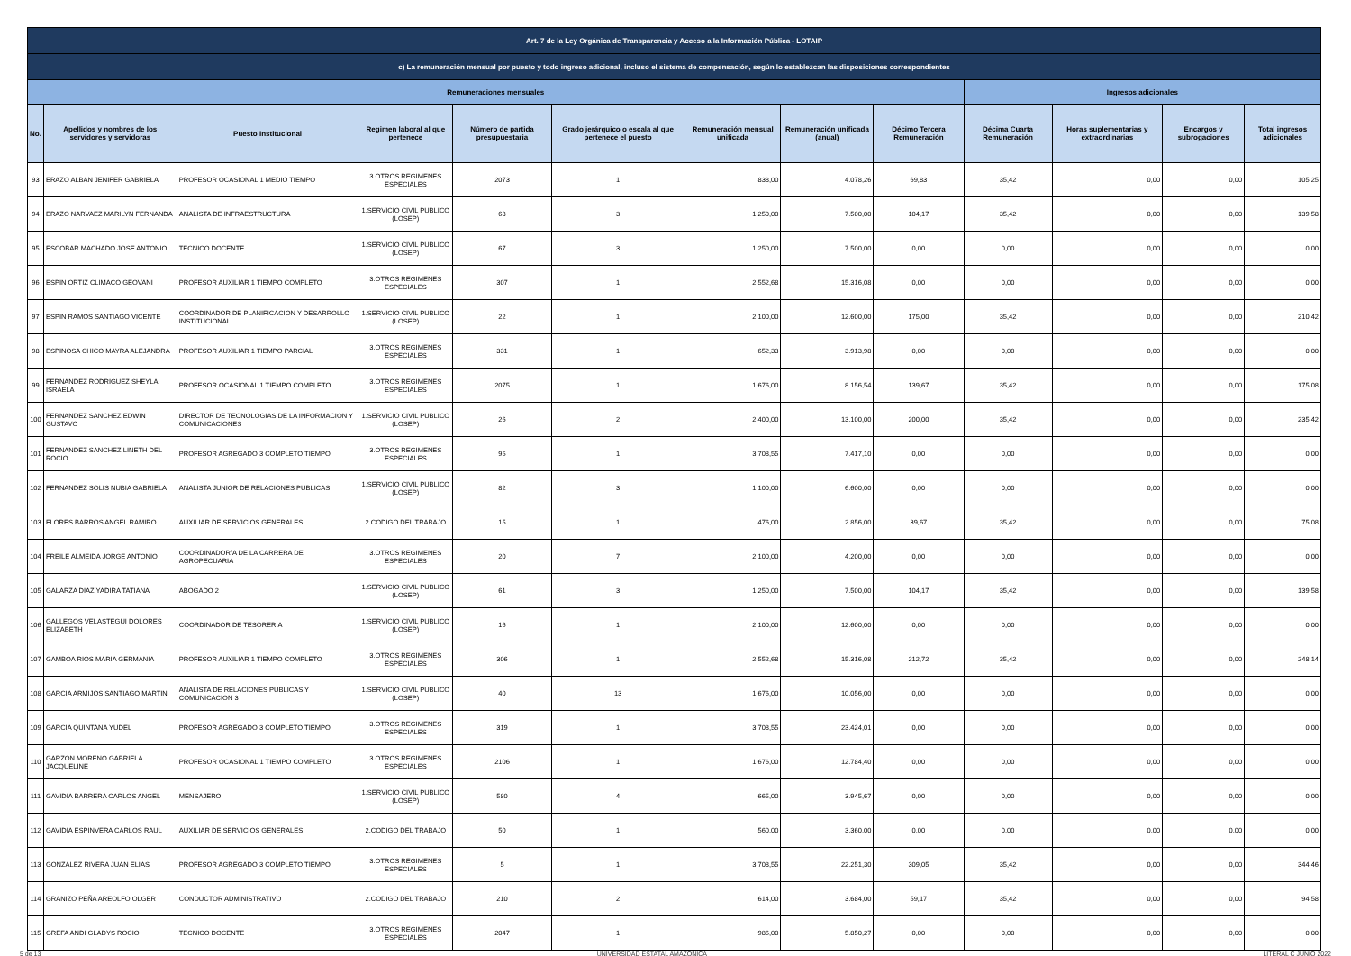| Art. 7 de la Ley Orgánica de Transparencia y Acceso a la Información Pública - LOTAIP | | | | | | | | | | | | |
| c) La remuneración mensual por puesto y todo ingreso adicional, incluso el sistema de compensación, según lo establezcan las disposiciones correspondientes | | | | | | | | | | | | |
| Remuneraciones mensuales | | | | | | | | | Ingresos adicionales | | | |
| No. | Apellidos y nombres de los servidores y servidoras | Puesto Institucional | Regimen laboral al que pertenece | Número de partida presupuestaria | Grado jerárquico o escala al que pertenece el puesto | Remuneración mensual unificada | Remuneración unificada (anual) | Décimo Tercera Remuneración | Décima Cuarta Remuneración | Horas suplementarias y extraordinarias | Encargos y subrogaciones | Total ingresos adicionales |
| 93 | ERAZO ALBAN JENIFER GABRIELA | PROFESOR OCASIONAL 1 MEDIO TIEMPO | 3.OTROS REGIMENES ESPECIALES | 2073 | 1 | 838,00 | 4.078,26 | 69,83 | 35,42 | 0,00 | 0,00 | 105,25 |
| 94 | ERAZO NARVAEZ MARILYN FERNANDA | ANALISTA DE INFRAESTRUCTURA | 1.SERVICIO CIVIL PUBLICO (LOSEP) | 68 | 3 | 1.250,00 | 7.500,00 | 104,17 | 35,42 | 0,00 | 0,00 | 139,58 |
| 95 | ESCOBAR MACHADO JOSE ANTONIO | TECNICO DOCENTE | 1.SERVICIO CIVIL PUBLICO (LOSEP) | 67 | 3 | 1.250,00 | 7.500,00 | 0,00 | 0,00 | 0,00 | 0,00 | 0,00 |
| 96 | ESPIN ORTIZ CLIMACO GEOVANI | PROFESOR AUXILIAR 1 TIEMPO COMPLETO | 3.OTROS REGIMENES ESPECIALES | 307 | 1 | 2.552,68 | 15.316,08 | 0,00 | 0,00 | 0,00 | 0,00 | 0,00 |
| 97 | ESPIN RAMOS SANTIAGO VICENTE | COORDINADOR DE PLANIFICACION Y DESARROLLO INSTITUCIONAL | 1.SERVICIO CIVIL PUBLICO (LOSEP) | 22 | 1 | 2.100,00 | 12.600,00 | 175,00 | 35,42 | 0,00 | 0,00 | 210,42 |
| 98 | ESPINOSA CHICO MAYRA ALEJANDRA | PROFESOR AUXILIAR 1 TIEMPO PARCIAL | 3.OTROS REGIMENES ESPECIALES | 331 | 1 | 652,33 | 3.913,98 | 0,00 | 0,00 | 0,00 | 0,00 | 0,00 |
| 99 | FERNANDEZ RODRIGUEZ SHEYLA ISRAELA | PROFESOR OCASIONAL 1 TIEMPO COMPLETO | 3.OTROS REGIMENES ESPECIALES | 2075 | 1 | 1.676,00 | 8.156,54 | 139,67 | 35,42 | 0,00 | 0,00 | 175,08 |
| 100 | FERNANDEZ SANCHEZ EDWIN GUSTAVO | DIRECTOR DE TECNOLOGIAS DE LA INFORMACION Y COMUNICACIONES | 1.SERVICIO CIVIL PUBLICO (LOSEP) | 26 | 2 | 2.400,00 | 13.100,00 | 200,00 | 35,42 | 0,00 | 0,00 | 235,42 |
| 101 | FERNANDEZ SANCHEZ LINETH DEL ROCIO | PROFESOR AGREGADO 3 COMPLETO TIEMPO | 3.OTROS REGIMENES ESPECIALES | 95 | 1 | 3.708,55 | 7.417,10 | 0,00 | 0,00 | 0,00 | 0,00 | 0,00 |
| 102 | FERNANDEZ SOLIS NUBIA GABRIELA | ANALISTA JUNIOR DE RELACIONES PUBLICAS | 1.SERVICIO CIVIL PUBLICO (LOSEP) | 82 | 3 | 1.100,00 | 6.600,00 | 0,00 | 0,00 | 0,00 | 0,00 | 0,00 |
| 103 | FLORES BARROS ANGEL RAMIRO | AUXILIAR DE SERVICIOS GENERALES | 2.CODIGO DEL TRABAJO | 15 | 1 | 476,00 | 2.856,00 | 39,67 | 35,42 | 0,00 | 0,00 | 75,08 |
| 104 | FREILE ALMEIDA JORGE ANTONIO | COORDINADOR/A DE LA CARRERA DE AGROPECUARIA | 3.OTROS REGIMENES ESPECIALES | 20 | 7 | 2.100,00 | 4.200,00 | 0,00 | 0,00 | 0,00 | 0,00 | 0,00 |
| 105 | GALARZA DIAZ YADIRA TATIANA | ABOGADO 2 | 1.SERVICIO CIVIL PUBLICO (LOSEP) | 61 | 3 | 1.250,00 | 7.500,00 | 104,17 | 35,42 | 0,00 | 0,00 | 139,58 |
| 106 | GALLEGOS VELASTEGUI DOLORES ELIZABETH | COORDINADOR DE TESORERIA | 1.SERVICIO CIVIL PUBLICO (LOSEP) | 16 | 1 | 2.100,00 | 12.600,00 | 0,00 | 0,00 | 0,00 | 0,00 | 0,00 |
| 107 | GAMBOA RIOS MARIA GERMANIA | PROFESOR AUXILIAR 1 TIEMPO COMPLETO | 3.OTROS REGIMENES ESPECIALES | 306 | 1 | 2.552,68 | 15.316,08 | 212,72 | 35,42 | 0,00 | 0,00 | 248,14 |
| 108 | GARCIA ARMIJOS SANTIAGO MARTIN | ANALISTA DE RELACIONES PUBLICAS Y COMUNICACION 3 | 1.SERVICIO CIVIL PUBLICO (LOSEP) | 40 | 13 | 1.676,00 | 10.056,00 | 0,00 | 0,00 | 0,00 | 0,00 | 0,00 |
| 109 | GARCIA QUINTANA YUDEL | PROFESOR AGREGADO 3 COMPLETO TIEMPO | 3.OTROS REGIMENES ESPECIALES | 319 | 1 | 3.708,55 | 23.424,01 | 0,00 | 0,00 | 0,00 | 0,00 | 0,00 |
| 110 | GARZON MORENO GABRIELA JACQUELINE | PROFESOR OCASIONAL 1 TIEMPO COMPLETO | 3.OTROS REGIMENES ESPECIALES | 2106 | 1 | 1.676,00 | 12.784,40 | 0,00 | 0,00 | 0,00 | 0,00 | 0,00 |
| 111 | GAVIDIA BARRERA CARLOS ANGEL | MENSAJERO | 1.SERVICIO CIVIL PUBLICO (LOSEP) | 580 | 4 | 665,00 | 3.945,67 | 0,00 | 0,00 | 0,00 | 0,00 | 0,00 |
| 112 | GAVIDIA ESPINVERA CARLOS RAUL | AUXILIAR DE SERVICIOS GENERALES | 2.CODIGO DEL TRABAJO | 50 | 1 | 560,00 | 3.360,00 | 0,00 | 0,00 | 0,00 | 0,00 | 0,00 |
| 113 | GONZALEZ RIVERA JUAN ELIAS | PROFESOR AGREGADO 3 COMPLETO TIEMPO | 3.OTROS REGIMENES ESPECIALES | 5 | 1 | 3.708,55 | 22.251,30 | 309,05 | 35,42 | 0,00 | 0,00 | 344,46 |
| 114 | GRANIZO PEÑA AREOLFO OLGER | CONDUCTOR ADMINISTRATIVO | 2.CODIGO DEL TRABAJO | 210 | 2 | 614,00 | 3.684,00 | 59,17 | 35,42 | 0,00 | 0,00 | 94,58 |
| 115 | GREFA ANDI GLADYS ROCIO | TECNICO DOCENTE | 3.OTROS REGIMENES ESPECIALES | 2047 | 1 | 986,00 | 5.850,27 | 0,00 | 0,00 | 0,00 | 0,00 | 0,00 |
5 de 13 UNIVERSIDAD ESTATAL AMAZÓNICA LITERAL C JUNIO 2022